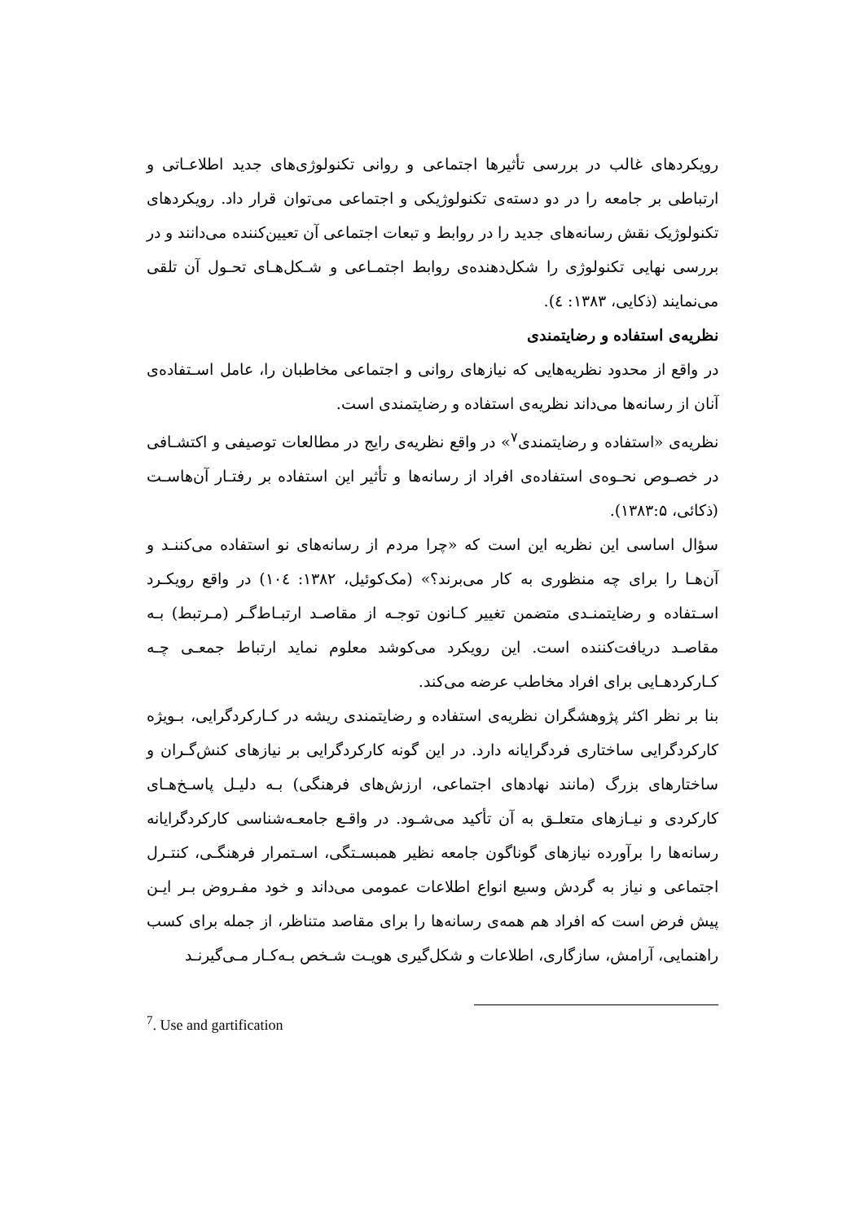رویکردهای غالب در بررسی تأثیرها اجتماعی و روانی تکنولوژی‌های جدید اطلاعـاتی و ارتباطی بر جامعه را در دو دسته‌ی تکنولوژیکی و اجتماعی می‌توان قرار داد. رویکردهای تکنولوژیک نقش رسانه‌های جدید را در روابط و تبعات اجتماعی آن تعیین‌کننده می‌دانند و در بررسی نهایی تکنولوژی را شکل‌دهنده‌ی روابط اجتمـاعی و شـکل‌هـای تحـول آن تلقی می‌نمایند (ذکایی، ۱۳۸۳: ٤).
نظریه‌ی استفاده و رضایتمندی
در واقع از محدود نظریه‌هایی که نیازهای روانی و اجتماعی مخاطبان را، عامل اسـتفاده‌ی آنان از رسانه‌ها می‌داند نظریه‌ی استفاده و رضایتمندی است.
نظریه‌ی «استفاده و رضایتمندی<sup>۷</sup>» در واقع نظریه‌ی رایج در مطالعات توصیفی و اکتشـافی در خصـوص نحـوه‌ی استفاده‌ی افراد از رسانه‌ها و تأثیر این استفاده بر رفتـار آن‌هاسـت (ذکائی، ۱۳۸۳:۵).
سؤال اساسی این نظریه این است که «چرا مردم از رسانه‌های نو استفاده می‌کننـد و آن‌هـا را برای چه منظوری به کار می‌برند؟» (مک‌کوئیل، ۱۳۸۲: ۱۰٤) در واقع رویکـرد اسـتفاده و رضایتمنـدی متضمن تغییر کـانون توجـه از مقاصـد ارتبـاط‌گـر (مـرتبط) بـه مقاصـد دریافت‌کننده است. این رویکرد می‌کوشد معلوم نماید ارتباط جمعـی چـه کـارکردهـایی برای افراد مخاطب عرضه می‌کند.
بنا بر نظر اکثر پژوهشگران نظریه‌ی استفاده و رضایتمندی ریشه در کـارکردگرایی، بـویژه کارکردگرایی ساختاری فردگرایانه دارد. در این گونه کارکردگرایی بر نیازهای کنش‌گـران و ساختارهای بزرگ (مانند نهادهای اجتماعی، ارزش‌های فرهنگی) بـه دلیـل پاسـخ‌هـای کارکردی و نیـازهای متعلـق به آن تأکید می‌شـود. در واقـع جامعـه‌شناسی کارکردگرایانه رسانه‌ها را برآورده نیازهای گوناگون جامعه نظیر همبسـتگی، اسـتمرار فرهنگـی، کنتـرل اجتماعی و نیاز به گردش وسیع انواع اطلاعات عمومی می‌داند و خود مفـروض بـر ایـن پیش فرض است که افراد هم همه‌ی رسانه‌ها را برای مقاصد متناظر، از جمله برای کسب راهنمایی، آرامش، سازگاری، اطلاعات و شکل‌گیری هویـت شـخص بـه‌کـار مـی‌گیرنـد
<sup>7</sup>. Use and gartification